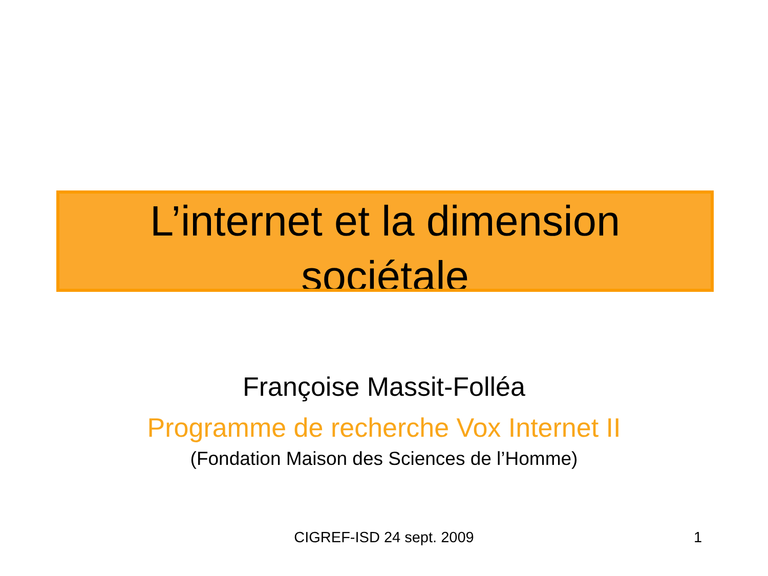L’internet et la dimension
sociétale
Françoise Massit-Folléa
Programme de recherche Vox Internet II
(Fondation Maison des Sciences de l’Homme)
CIGREF-ISD 24 sept. 2009 1